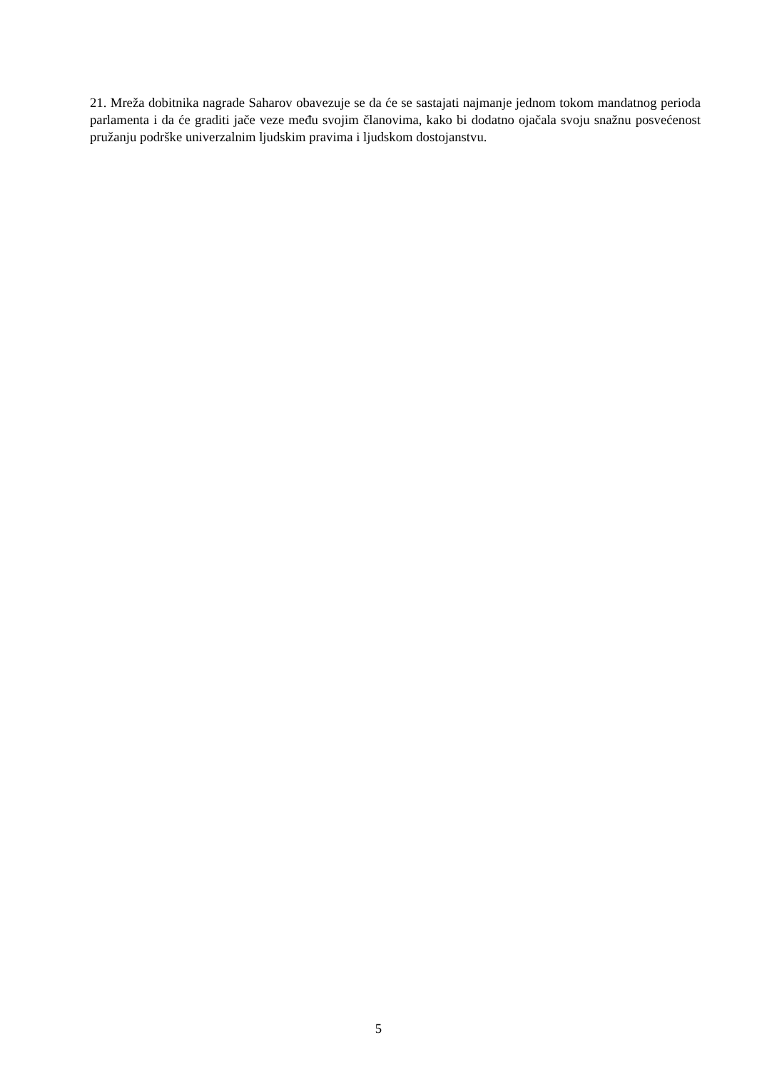21. Mreža dobitnika nagrade Saharov obavezuje se da će se sastajati najmanje jednom tokom mandatnog perioda parlamenta i da će graditi jače veze među svojim članovima, kako bi dodatno ojačala svoju snažnu posvećenost pružanju podrške univerzalnim ljudskim pravima i ljudskom dostojanstvu.
5